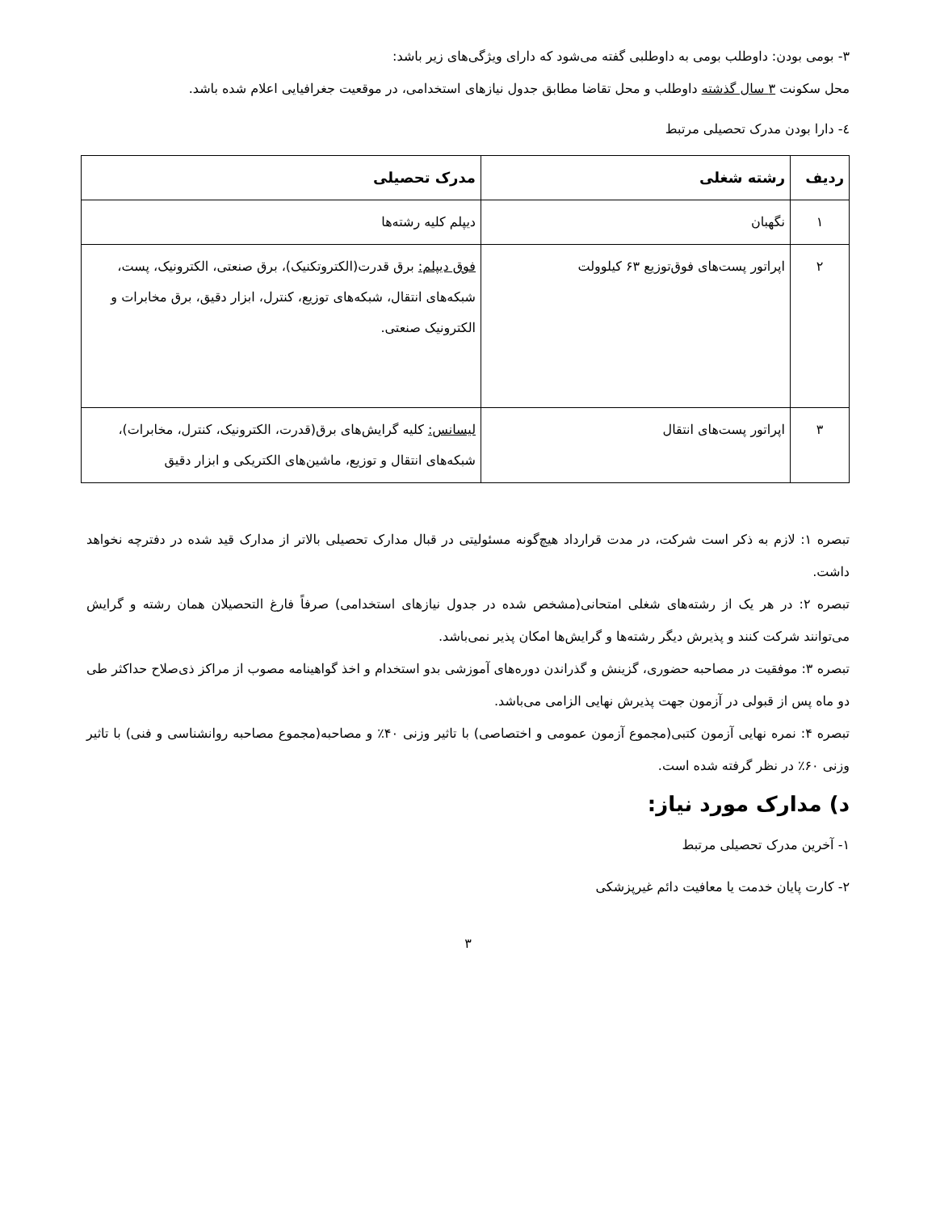۳- بومی بودن: داوطلب بومی به داوطلبی گفته می‌شود که دارای ویژگی‌های زیر باشد:
محل سکونت ۳ سال گذشته داوطلب و محل تقاضا مطابق جدول نیازهای استخدامی، در موقعیت جغرافیایی اعلام شده باشد.
٤- دارا بودن مدرک تحصیلی مرتبط
| ردیف | رشته شغلی | مدرک تحصیلی |
| --- | --- | --- |
| ۱ | نگهبان | دیپلم کلیه رشته‌ها |
| ۲ | اپراتور پست‌های فوق‌توزیع ۶۳ کیلوولت | فوق دیپلم: برق قدرت(الکتروتکنیک)، برق صنعتی، الکترونیک، پست، شبکه‌های انتقال، شبکه‌های توزیع، کنترل، ابزار دقیق، برق مخابرات و الکترونیک صنعتی. |
| ۳ | اپراتور پست‌های انتقال | لیسانس: کلیه گرایش‌های برق(قدرت، الکترونیک، کنترل، مخابرات)، شبکه‌های انتقال و توزیع، ماشین‌های الکتریکی و ابزار دقیق |
تبصره ۱: لازم به ذکر است شرکت، در مدت قرارداد هیچ‌گونه مسئولیتی در قبال مدارک تحصیلی بالاتر از مدارک قید شده در دفترچه نخواهد داشت.
تبصره ۲: در هر یک از رشته‌های شغلی امتحانی(مشخص شده در جدول نیازهای استخدامی) صرفاً فارغ التحصیلان همان رشته و گرایش می‌توانند شرکت کنند و پذیرش دیگر رشته‌ها و گرایش‌ها امکان پذیر نمی‌باشد.
تبصره ۳: موفقیت در مصاحبه حضوری، گزینش و گذراندن دوره‌های آموزشی بدو استخدام و اخذ گواهینامه مصوب از مراکز ذی‌صلاح حداکثر طی دو ماه پس از قبولی در آزمون جهت پذیرش نهایی الزامی می‌باشد.
تبصره ۴: نمره نهایی آزمون کتبی(مجموع آزمون عمومی و اختصاصی) با تاثیر وزنی ۴۰٪ و مصاحبه(مجموع مصاحبه روانشناسی و فنی) با تاثیر وزنی ۶۰٪ در نظر گرفته شده است.
د) مدارک مورد نیاز:
۱- آخرین مدرک تحصیلی مرتبط
۲- کارت پایان خدمت یا معافیت دائم غیرپزشکی
۳